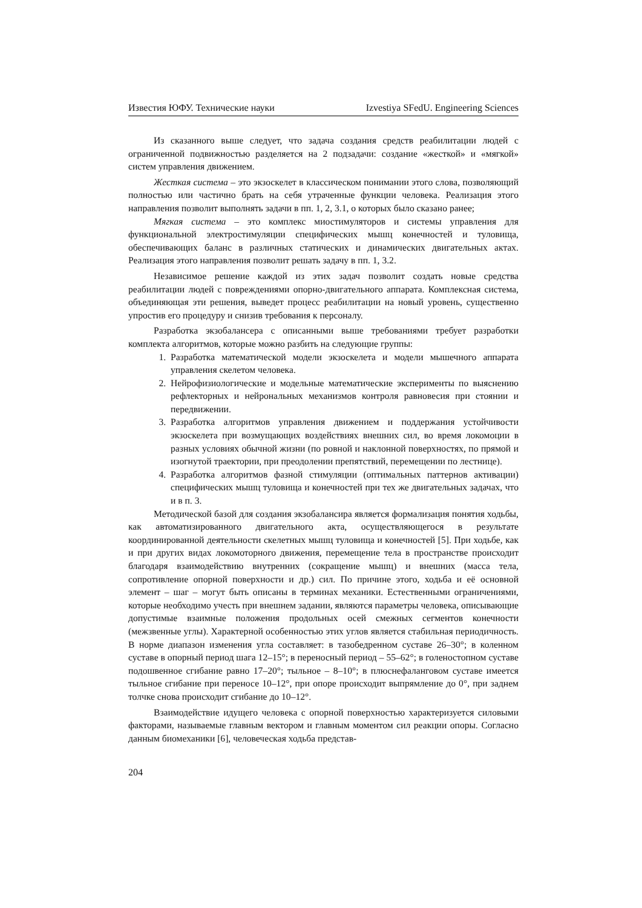Известия ЮФУ. Технические науки Izvestiya SFedU. Engineering Sciences
Из сказанного выше следует, что задача создания средств реабилитации людей с ограниченной подвижностью разделяется на 2 подзадачи: создание «жесткой» и «мягкой» систем управления движением.
Жесткая система – это экзоскелет в классическом понимании этого слова, позволяющий полностью или частично брать на себя утраченные функции человека. Реализация этого направления позволит выполнять задачи в пп. 1, 2, 3.1, о которых было сказано ранее;
Мягкая система – это комплекс миостимуляторов и системы управления для функциональной электростимуляции специфических мышц конечностей и туловища, обеспечивающих баланс в различных статических и динамических двигательных актах. Реализация этого направления позволит решать задачу в пп. 1, 3.2.
Независимое решение каждой из этих задач позволит создать новые средства реабилитации людей с повреждениями опорно-двигательного аппарата. Комплексная система, объединяющая эти решения, выведет процесс реабилитации на новый уровень, существенно упростив его процедуру и снизив требования к персоналу.
Разработка экзобалансера с описанными выше требованиями требует разработки комплекта алгоритмов, которые можно разбить на следующие группы:
1. Разработка математической модели экзоскелета и модели мышечного аппарата управления скелетом человека.
2. Нейрофизиологические и модельные математические эксперименты по выяснению рефлекторных и нейрональных механизмов контроля равновесия при стоянии и передвижении.
3. Разработка алгоритмов управления движением и поддержания устойчивости экзоскелета при возмущающих воздействиях внешних сил, во время локомоции в разных условиях обычной жизни (по ровной и наклонной поверхностях, по прямой и изогнутой траектории, при преодолении препятствий, перемещении по лестнице).
4. Разработка алгоритмов фазной стимуляции (оптимальных паттернов активации) специфических мышц туловища и конечностей при тех же двигательных задачах, что и в п. 3.
Методической базой для создания экзобалансира является формализация понятия ходьбы, как автоматизированного двигательного акта, осуществляющегося в результате координированной деятельности скелетных мышц туловища и конечностей [5]. При ходьбе, как и при других видах локомоторного движения, перемещение тела в пространстве происходит благодаря взаимодействию внутренних (сокращение мышц) и внешних (масса тела, сопротивление опорной поверхности и др.) сил. По причине этого, ходьба и её основной элемент – шаг – могут быть описаны в терминах механики. Естественными ограничениями, которые необходимо учесть при внешнем задании, являются параметры человека, описывающие допустимые взаимные положения продольных осей смежных сегментов конечности (межзвенные углы). Характерной особенностью этих углов является стабильная периодичность. В норме диапазон изменения угла составляет: в тазобедренном суставе 26–30°; в коленном суставе в опорный период шага 12–15°; в переносный период – 55–62°; в голеностопном суставе подошвенное сгибание равно 17–20°; тыльное – 8–10°; в плюснефаланговом суставе имеется тыльное сгибание при переносе 10–12°, при опоре происходит выпрямление до 0°, при заднем толчке снова происходит сгибание до 10–12°.
Взаимодействие идущего человека с опорной поверхностью характеризуется силовыми факторами, называемые главным вектором и главным моментом сил реакции опоры. Согласно данным биомеханики [6], человеческая ходьба представ-
204